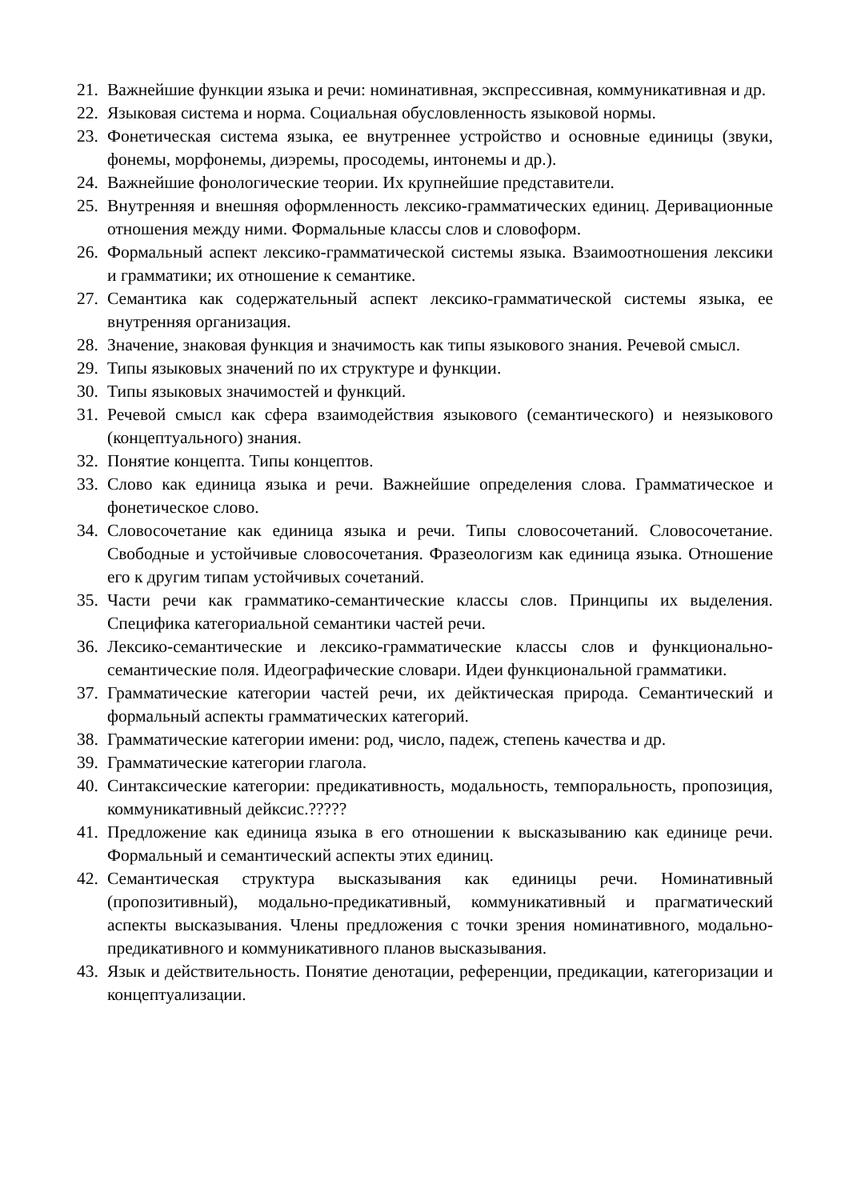21. Важнейшие функции языка и речи: номинативная, экспрессивная, коммуникативная и др.
22. Языковая система и норма. Социальная обусловленность языковой нормы.
23. Фонетическая система языка, ее внутреннее устройство и основные единицы (звуки, фонемы, морфонемы, диэремы, просодемы, интонемы и др.).
24. Важнейшие фонологические теории. Их крупнейшие представители.
25. Внутренняя и внешняя оформленность лексико-грамматических единиц. Деривационные отношения между ними. Формальные классы слов и словоформ.
26. Формальный аспект лексико-грамматической системы языка. Взаимоотношения лексики и грамматики; их отношение к семантике.
27. Семантика как содержательный аспект лексико-грамматической системы языка, ее внутренняя организация.
28. Значение, знаковая функция и значимость как типы языкового знания. Речевой смысл.
29. Типы языковых значений по их структуре и функции.
30. Типы языковых значимостей и функций.
31. Речевой смысл как сфера взаимодействия языкового (семантического) и неязыкового (концептуального) знания.
32. Понятие концепта. Типы концептов.
33. Слово как единица языка и речи. Важнейшие определения слова. Грамматическое и фонетическое слово.
34. Словосочетание как единица языка и речи. Типы словосочетаний. Словосочетание. Свободные и устойчивые словосочетания. Фразеологизм как единица языка. Отношение его к другим типам устойчивых сочетаний.
35. Части речи как грамматико-семантические классы слов. Принципы их выделения. Специфика категориальной семантики частей речи.
36. Лексико-семантические и лексико-грамматические классы слов и функционально-семантические поля. Идеографические словари. Идеи функциональной грамматики.
37. Грамматические категории частей речи, их дейктическая природа. Семантический и формальный аспекты грамматических категорий.
38. Грамматические категории имени: род, число, падеж, степень качества и др.
39. Грамматические категории глагола.
40. Синтаксические категории: предикативность, модальность, темпоральность, пропозиция, коммуникативный дейксис.?????
41. Предложение как единица языка в его отношении к высказыванию как единице речи. Формальный и семантический аспекты этих единиц.
42. Семантическая структура высказывания как единицы речи. Номинативный (пропозитивный), модально-предикативный, коммуникативный и прагматический аспекты высказывания. Члены предложения с точки зрения номинативного, модально-предикативного и коммуникативного планов высказывания.
43. Язык и действительность. Понятие денотации, референции, предикации, категоризации и концептуализации.